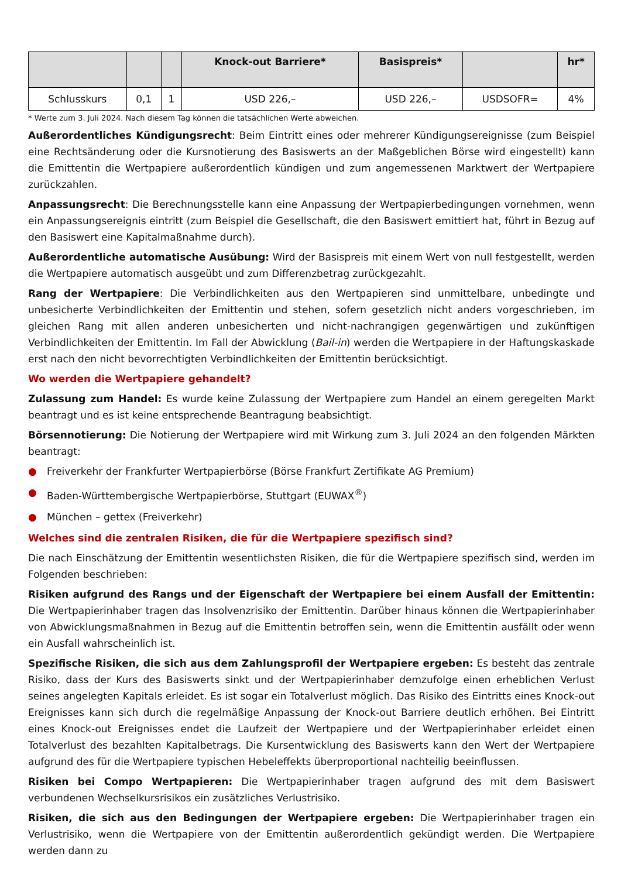| | | | Knock-out Barriere* | Basispreis* | | hr* |
| --- | --- | --- | --- | --- | --- | --- |
| Schlusskurs | 0,1 | 1 | USD 226,– | USD 226,– | USDSOFR= | 4% |
* Werte zum 3. Juli 2024. Nach diesem Tag können die tatsächlichen Werte abweichen.
Außerordentliches Kündigungsrecht: Beim Eintritt eines oder mehrerer Kündigungsereignisse (zum Beispiel eine Rechtsänderung oder die Kursnotierung des Basiswerts an der Maßgeblichen Börse wird eingestellt) kann die Emittentin die Wertpapiere außerordentlich kündigen und zum angemessenen Marktwert der Wertpapiere zurückzahlen.
Anpassungsrecht: Die Berechnungsstelle kann eine Anpassung der Wertpapierbedingungen vornehmen, wenn ein Anpassungsereignis eintritt (zum Beispiel die Gesellschaft, die den Basiswert emittiert hat, führt in Bezug auf den Basiswert eine Kapitalmaßnahme durch).
Außerordentliche automatische Ausübung: Wird der Basispreis mit einem Wert von null festgestellt, werden die Wertpapiere automatisch ausgeübt und zum Differenzbetrag zurückgezahlt.
Rang der Wertpapiere: Die Verbindlichkeiten aus den Wertpapieren sind unmittelbare, unbedingte und unbesicherte Verbindlichkeiten der Emittentin und stehen, sofern gesetzlich nicht anders vorgeschrieben, im gleichen Rang mit allen anderen unbesicherten und nicht-nachrangigen gegenwärtigen und zukünftigen Verbindlichkeiten der Emittentin. Im Fall der Abwicklung (Bail-in) werden die Wertpapiere in der Haftungskaskade erst nach den nicht bevorrechtigten Verbindlichkeiten der Emittentin berücksichtigt.
Wo werden die Wertpapiere gehandelt?
Zulassung zum Handel: Es wurde keine Zulassung der Wertpapiere zum Handel an einem geregelten Markt beantragt und es ist keine entsprechende Beantragung beabsichtigt.
Börsennotierung: Die Notierung der Wertpapiere wird mit Wirkung zum 3. Juli 2024 an den folgenden Märkten beantragt:
● Freiverkehr der Frankfurter Wertpapierbörse (Börse Frankfurt Zertifikate AG Premium)
● Baden-Württembergische Wertpapierbörse, Stuttgart (EUWAX<sup>®</sup>)
● München – gettex (Freiverkehr)
Welches sind die zentralen Risiken, die für die Wertpapiere spezifisch sind?
Die nach Einschätzung der Emittentin wesentlichsten Risiken, die für die Wertpapiere spezifisch sind, werden im Folgenden beschrieben:
Risiken aufgrund des Rangs und der Eigenschaft der Wertpapiere bei einem Ausfall der Emittentin: Die Wertpapierinhaber tragen das Insolvenzrisiko der Emittentin. Darüber hinaus können die Wertpapierinhaber von Abwicklungsmaßnahmen in Bezug auf die Emittentin betroffen sein, wenn die Emittentin ausfällt oder wenn ein Ausfall wahrscheinlich ist.
Spezifische Risiken, die sich aus dem Zahlungsprofil der Wertpapiere ergeben: Es besteht das zentrale Risiko, dass der Kurs des Basiswerts sinkt und der Wertpapierinhaber demzufolge einen erheblichen Verlust seines angelegten Kapitals erleidet. Es ist sogar ein Totalverlust möglich. Das Risiko des Eintritts eines Knock-out Ereignisses kann sich durch die regelmäßige Anpassung der Knock-out Barriere deutlich erhöhen. Bei Eintritt eines Knock-out Ereignisses endet die Laufzeit der Wertpapiere und der Wertpapierinhaber erleidet einen Totalverlust des bezahlten Kapitalbetrags. Die Kursentwicklung des Basiswerts kann den Wert der Wertpapiere aufgrund des für die Wertpapiere typischen Hebeleffekts überproportional nachteilig beeinflussen.
Risiken bei Compo Wertpapieren: Die Wertpapierinhaber tragen aufgrund des mit dem Basiswert verbundenen Wechselkursrisikos ein zusätzliches Verlustrisiko.
Risiken, die sich aus den Bedingungen der Wertpapiere ergeben: Die Wertpapierinhaber tragen ein Verlustrisiko, wenn die Wertpapiere von der Emittentin außerordentlich gekündigt werden. Die Wertpapiere werden dann zu